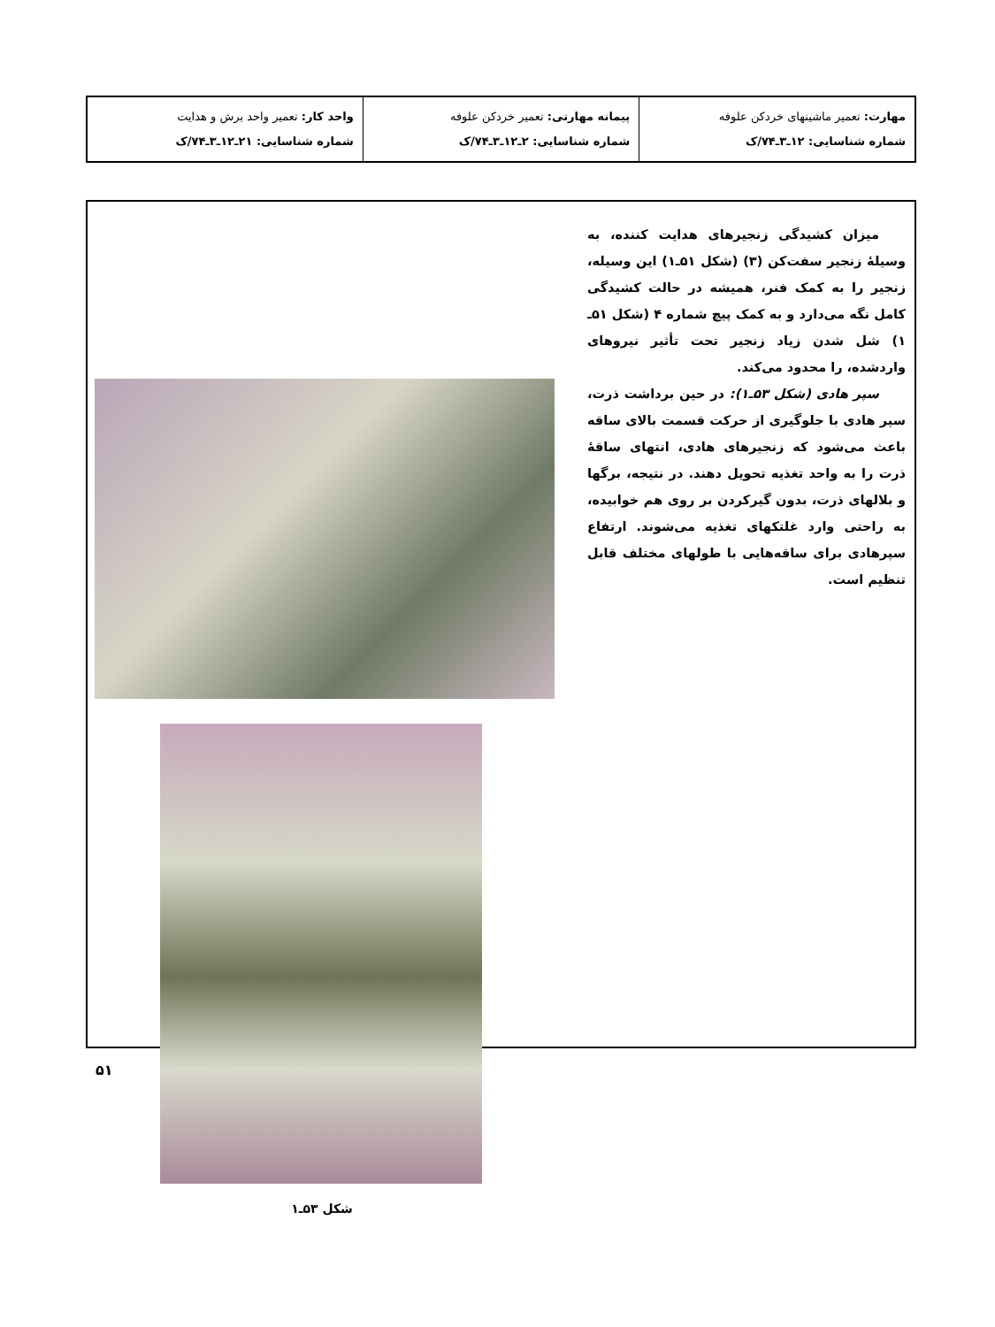| مهارت: تعمیر ماشینهای خردکن علوفه شماره شناسایی: ۱۲ـ۳ـ۷۴/ک | پیمانه مهارتی: تعمیر خردکن علوفه شماره شناسایی: ۲ـ۱۲ـ۳ـ۷۴/ک | واحد کار: تعمیر واحد برش و هدایت شماره شناسایی: ۲۱ـ۱۲ـ۳ـ۷۴/ک |
میزان کشیدگی زنجیرهای هدایت کننده، به وسیلهٔ زنجیر سفت‌کن (۳) (شکل ۵۱ـ۱) این وسیله، زنجیر را به کمک فنر، همیشه در حالت کشیدگی کامل نگه می‌دارد و به کمک پیچ شماره ۴ (شکل ۵۱ـ ۱) شل شدن زیاد زنجیر تحت تأثیر نیروهای واردشده، را محدود می‌کند.
سپر هادی (شکل ۵۳ـ۱): در حین برداشت ذرت، سپر هادی با جلوگیری از حرکت قسمت بالای ساقه باعث می‌شود که زنجیرهای هادی، انتهای ساقهٔ ذرت را به واحد تغذیه تحویل دهند. در نتیجه، برگها و بلالهای ذرت، بدون گیرکردن بر روی هم خوابیده، به راحتی وارد غلتکهای تغذیه می‌شوند. ارتفاع سپرهادی برای ساقه‌هایی با طولهای مختلف قابل تنظیم است.
شکل ۵۳ـ۱
۵۱